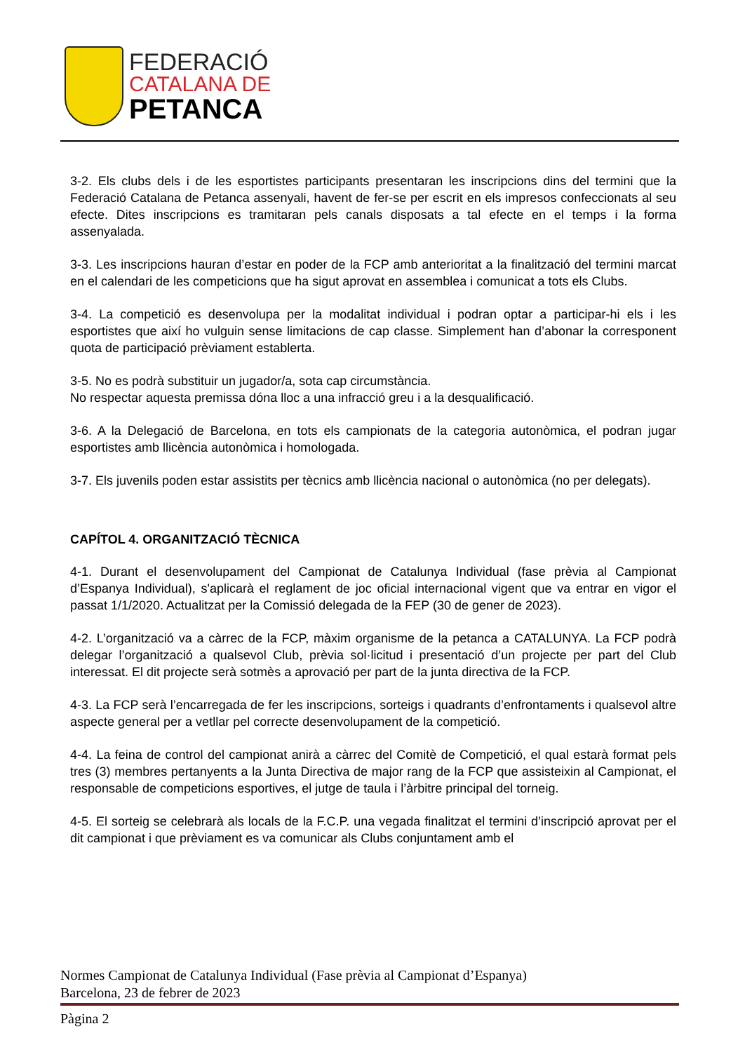FEDERACIÓ
CATALANA DE
PETANCA
3-2. Els clubs dels i de les esportistes participants presentaran les inscripcions dins del termini que la Federació Catalana de Petanca assenyali, havent de fer-se per escrit en els impresos confeccionats al seu efecte. Dites inscripcions es tramitaran pels canals disposats a tal efecte en el temps i la forma assenyalada.
3-3. Les inscripcions hauran d’estar en poder de la FCP amb anterioritat a la finalització del termini marcat en el calendari de les competicions que ha sigut aprovat en assemblea i comunicat a tots els Clubs.
3-4. La competició es desenvolupa per la modalitat individual i podran optar a participar-hi els i les esportistes que així ho vulguin sense limitacions de cap classe. Simplement han d’abonar la corresponent quota de participació prèviament establerta.
3-5. No es podrà substituir un jugador/a, sota cap circumstància.
No respectar aquesta premissa dóna lloc a una infracció greu i a la desqualificació.
3-6. A la Delegació de Barcelona, en tots els campionats de la categoria autonòmica, el podran jugar esportistes amb llicència autonòmica i homologada.
3-7. Els juvenils poden estar assistits per tècnics amb llicència nacional o autonòmica (no per delegats).
CAPÍTOL 4. ORGANITZACIÓ TÈCNICA
4-1. Durant el desenvolupament del Campionat de Catalunya Individual (fase prèvia al Campionat d’Espanya Individual), s'aplicarà el reglament de joc oficial internacional vigent que va entrar en vigor el passat 1/1/2020. Actualitzat per la Comissió delegada de la FEP (30 de gener de 2023).
4-2. L’organització va a càrrec de la FCP, màxim organisme de la petanca a CATALUNYA. La FCP podrà delegar l’organització a qualsevol Club, prèvia sol·licitud i presentació d’un projecte per part del Club interessat. El dit projecte serà sotmès a aprovació per part de la junta directiva de la FCP.
4-3. La FCP serà l’encarregada de fer les inscripcions, sorteigs i quadrants d’enfrontaments i qualsevol altre aspecte general per a vetllar pel correcte desenvolupament de la competició.
4-4. La feina de control del campionat anirà a càrrec del Comitè de Competició, el qual estarà format pels tres (3) membres pertanyents a la Junta Directiva de major rang de la FCP que assisteixin al Campionat, el responsable de competicions esportives, el jutge de taula i l’àrbitre principal del torneig.
4-5. El sorteig se celebrarà als locals de la F.C.P. una vegada finalitzat el termini d’inscripció aprovat per el dit campionat i que prèviament es va comunicar als Clubs conjuntament amb el
Normes Campionat de Catalunya Individual (Fase prèvia al Campionat d’Espanya)
Barcelona, 23 de febrer de 2023
Pàgina 2